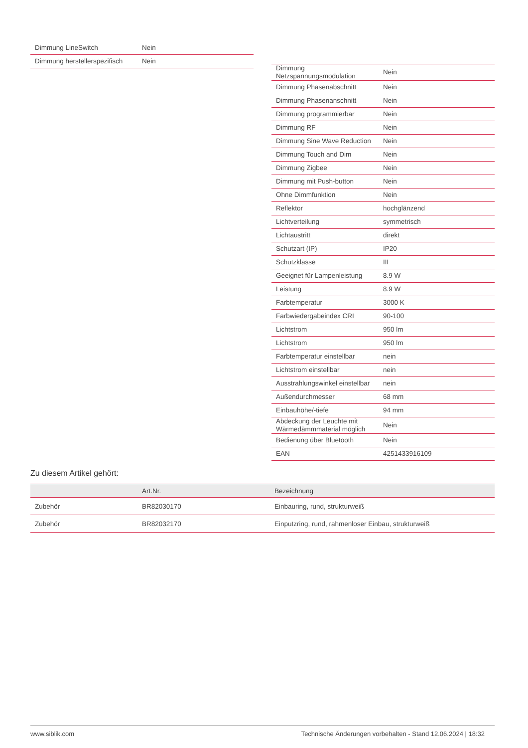| Dimmung LineSwitch | Nein |
| Dimmung herstellerspezifisch | Nein |
| Dimmung Netzspannungsmodulation | Nein |
| Dimmung Phasenabschnitt | Nein |
| Dimmung Phasenanschnitt | Nein |
| Dimmung programmierbar | Nein |
| Dimmung RF | Nein |
| Dimmung Sine Wave Reduction | Nein |
| Dimmung Touch and Dim | Nein |
| Dimmung Zigbee | Nein |
| Dimmung mit Push-button | Nein |
| Ohne Dimmfunktion | Nein |
| Reflektor | hochglänzend |
| Lichtverteilung | symmetrisch |
| Lichtaustritt | direkt |
| Schutzart (IP) | IP20 |
| Schutzklasse | III |
| Geeignet für Lampenleistung | 8.9 W |
| Leistung | 8.9 W |
| Farbtemperatur | 3000 K |
| Farbwiedergabeindex CRI | 90-100 |
| Lichtstrom | 950 lm |
| Lichtstrom | 950 lm |
| Farbtemperatur einstellbar | nein |
| Lichtstrom einstellbar | nein |
| Ausstrahlungswinkel einstellbar | nein |
| Außendurchmesser | 68 mm |
| Einbauhöhe/-tiefe | 94 mm |
| Abdeckung der Leuchte mit Wärmedämmmaterial möglich | Nein |
| Bedienung über Bluetooth | Nein |
| EAN | 4251433916109 |
Zu diesem Artikel gehört:
| | Art.Nr. | Bezeichnung |
| --- | --- | --- |
| Zubehör | BR82030170 | Einbauring, rund, strukturweiß |
| Zubehör | BR82032170 | Einputzring, rund, rahmenloser Einbau, strukturweiß |
www.siblik.com Technische Änderungen vorbehalten - Stand 12.06.2024 | 18:32